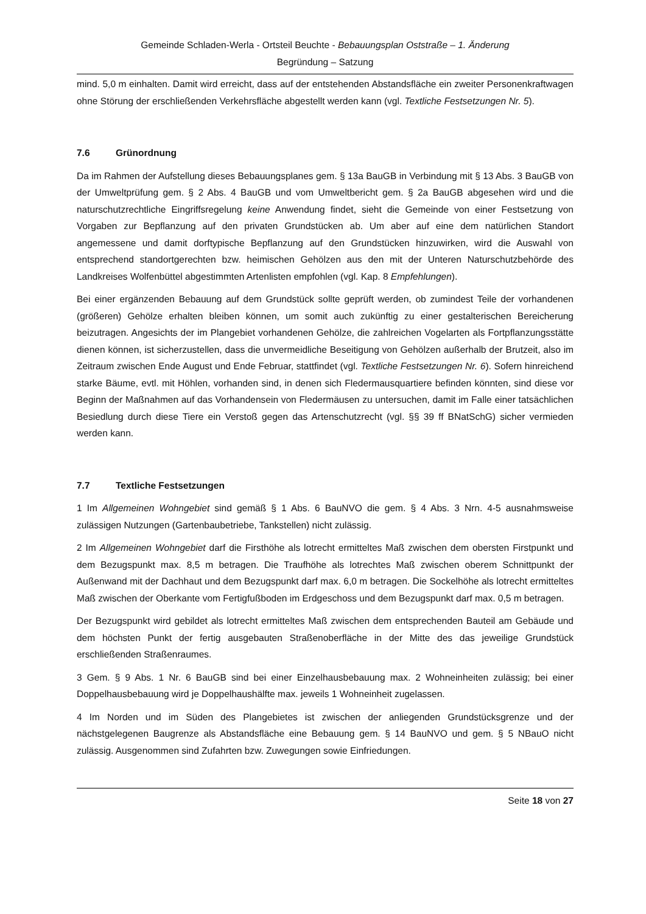Gemeinde Schladen-Werla - Ortsteil Beuchte - Bebauungsplan Oststraße – 1. Änderung
Begründung – Satzung
mind. 5,0 m einhalten. Damit wird erreicht, dass auf der entstehenden Abstandsfläche ein zweiter Personenkraftwagen ohne Störung der erschließenden Verkehrsfläche abgestellt werden kann (vgl. Textliche Festsetzungen Nr. 5).
7.6 Grünordnung
Da im Rahmen der Aufstellung dieses Bebauungsplanes gem. § 13a BauGB in Verbindung mit § 13 Abs. 3 BauGB von der Umweltprüfung gem. § 2 Abs. 4 BauGB und vom Umweltbericht gem. § 2a BauGB abgesehen wird und die naturschutzrechtliche Eingriffsregelung keine Anwendung findet, sieht die Gemeinde von einer Festsetzung von Vorgaben zur Bepflanzung auf den privaten Grundstücken ab. Um aber auf eine dem natürlichen Standort angemessene und damit dorftypische Bepflanzung auf den Grundstücken hinzuwirken, wird die Auswahl von entsprechend standortgerechten bzw. heimischen Gehölzen aus den mit der Unteren Naturschutzbehörde des Landkreises Wolfenbüttel abgestimmten Artenlisten empfohlen (vgl. Kap. 8 Empfehlungen).
Bei einer ergänzenden Bebauung auf dem Grundstück sollte geprüft werden, ob zumindest Teile der vorhandenen (größeren) Gehölze erhalten bleiben können, um somit auch zukünftig zu einer gestalterischen Bereicherung beizutragen. Angesichts der im Plangebiet vorhandenen Gehölze, die zahlreichen Vogelarten als Fortpflanzungsstätte dienen können, ist sicherzustellen, dass die unvermeidliche Beseitigung von Gehölzen außerhalb der Brutzeit, also im Zeitraum zwischen Ende August und Ende Februar, stattfindet (vgl. Textliche Festsetzungen Nr. 6). Sofern hinreichend starke Bäume, evtl. mit Höhlen, vorhanden sind, in denen sich Fledermausquartiere befinden könnten, sind diese vor Beginn der Maßnahmen auf das Vorhandensein von Fledermäusen zu untersuchen, damit im Falle einer tatsächlichen Besiedlung durch diese Tiere ein Verstoß gegen das Artenschutzrecht (vgl. §§ 39 ff BNatSchG) sicher vermieden werden kann.
7.7 Textliche Festsetzungen
1 Im Allgemeinen Wohngebiet sind gemäß § 1 Abs. 6 BauNVO die gem. § 4 Abs. 3 Nrn. 4-5 ausnahmsweise zulässigen Nutzungen (Gartenbaubetriebe, Tankstellen) nicht zulässig.
2 Im Allgemeinen Wohngebiet darf die Firsthöhe als lotrecht ermitteltes Maß zwischen dem obersten Firstpunkt und dem Bezugspunkt max. 8,5 m betragen. Die Traufhöhe als lotrechtes Maß zwischen oberem Schnittpunkt der Außenwand mit der Dachhaut und dem Bezugspunkt darf max. 6,0 m betragen. Die Sockelhöhe als lotrecht ermitteltes Maß zwischen der Oberkante vom Fertigfußboden im Erdgeschoss und dem Bezugspunkt darf max. 0,5 m betragen.
Der Bezugspunkt wird gebildet als lotrecht ermitteltes Maß zwischen dem entsprechenden Bauteil am Gebäude und dem höchsten Punkt der fertig ausgebauten Straßenoberfläche in der Mitte des das jeweilige Grundstück erschließenden Straßenraumes.
3 Gem. § 9 Abs. 1 Nr. 6 BauGB sind bei einer Einzelhausbebauung max. 2 Wohneinheiten zulässig; bei einer Doppelhausbebauung wird je Doppelhaushälfte max. jeweils 1 Wohneinheit zugelassen.
4 Im Norden und im Süden des Plangebietes ist zwischen der anliegenden Grundstücksgrenze und der nächstgelegenen Baugrenze als Abstandsfläche eine Bebauung gem. § 14 BauNVO und gem. § 5 NBauO nicht zulässig. Ausgenommen sind Zufahrten bzw. Zuwegungen sowie Einfriedungen.
Seite 18 von 27